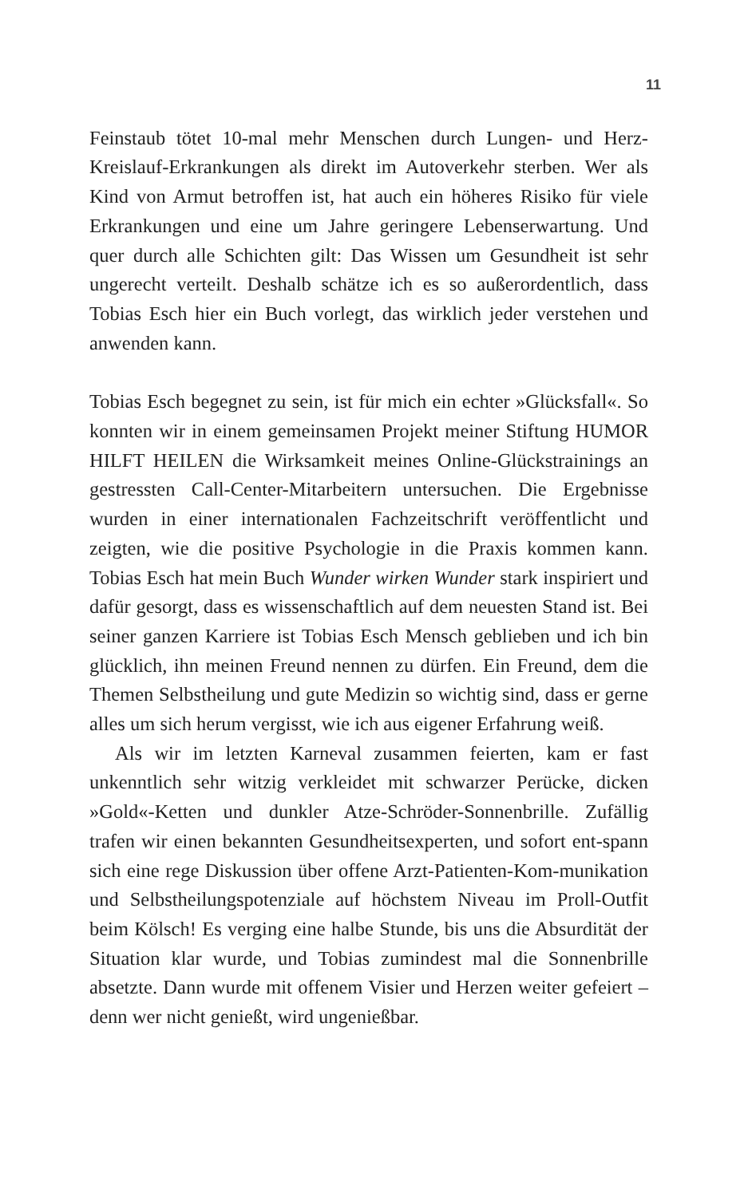11
Feinstaub tötet 10-mal mehr Menschen durch Lungen- und Herz-Kreislauf-Erkrankungen als direkt im Autoverkehr sterben. Wer als Kind von Armut betroffen ist, hat auch ein höheres Risiko für viele Erkrankungen und eine um Jahre geringere Lebenserwartung. Und quer durch alle Schichten gilt: Das Wissen um Gesundheit ist sehr ungerecht verteilt. Deshalb schätze ich es so außerordentlich, dass Tobias Esch hier ein Buch vorlegt, das wirklich jeder verstehen und anwenden kann.
Tobias Esch begegnet zu sein, ist für mich ein echter »Glücksfall«. So konnten wir in einem gemeinsamen Projekt meiner Stiftung HUMOR HILFT HEILEN die Wirksamkeit meines Online-Glückstrainings an gestressten Call-Center-Mitarbeitern untersuchen. Die Ergebnisse wurden in einer internationalen Fachzeitschrift veröffentlicht und zeigten, wie die positive Psychologie in die Praxis kommen kann. Tobias Esch hat mein Buch Wunder wirken Wunder stark inspiriert und dafür gesorgt, dass es wissenschaftlich auf dem neuesten Stand ist. Bei seiner ganzen Karriere ist Tobias Esch Mensch geblieben und ich bin glücklich, ihn meinen Freund nennen zu dürfen. Ein Freund, dem die Themen Selbstheilung und gute Medizin so wichtig sind, dass er gerne alles um sich herum vergisst, wie ich aus eigener Erfahrung weiß.
Als wir im letzten Karneval zusammen feierten, kam er fast unkenntlich sehr witzig verkleidet mit schwarzer Perücke, dicken »Gold«-Ketten und dunkler Atze-Schröder-Sonnenbrille. Zufällig trafen wir einen bekannten Gesundheitsexperten, und sofort ent-spann sich eine rege Diskussion über offene Arzt-Patienten-Kom-munikation und Selbstheilungspotenziale auf höchstem Niveau im Proll-Outfit beim Kölsch! Es verging eine halbe Stunde, bis uns die Absurdität der Situation klar wurde, und Tobias zumindest mal die Sonnenbrille absetzte. Dann wurde mit offenem Visier und Herzen weiter gefeiert – denn wer nicht genießt, wird ungenießbar.